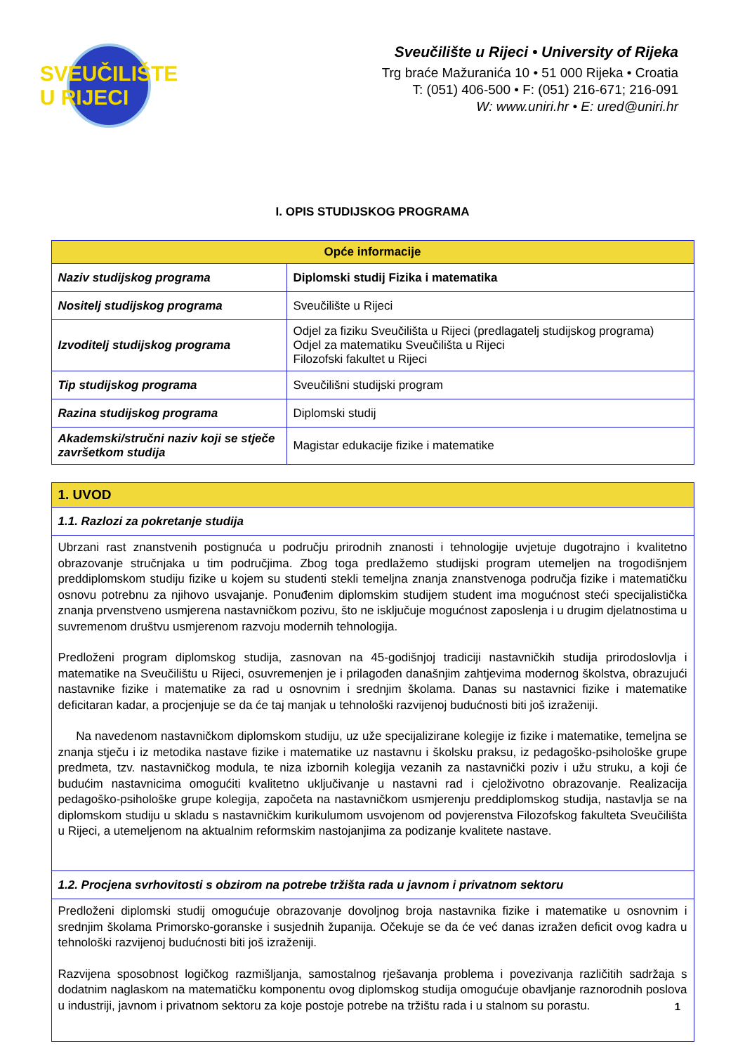SVEUČILIŠTE U RIJECI
Sveučilište u Rijeci • University of Rijeka
Trg braće Mažuranića 10 • 51 000 Rijeka • Croatia
T: (051) 406-500 • F: (051) 216-671; 216-091
W: www.uniri.hr • E: ured@uniri.hr
I. OPIS STUDIJSKOG PROGRAMA
| Opće informacije | |
| --- | --- |
| Naziv studijskog programa | Diplomski studij Fizika i matematika |
| Nositelj studijskog programa | Sveučilište u Rijeci |
| Izvoditelj studijskog programa | Odjel za fiziku Sveučilišta u Rijeci (predlagatelj studijskog programa) Odjel za matematiku Sveučilišta u Rijeci Filozofski fakultet u Rijeci |
| Tip studijskog programa | Sveučilišni studijski program |
| Razina studijskog programa | Diplomski studij |
| Akademski/stručni naziv koji se stječe završetkom studija | Magistar edukacije fizike i matematike |
| 1. UVOD |
| --- |
| 1.1. Razlozi za pokretanje studija |
| Ubrzani rast znanstvenih postignuća u području prirodnih znanosti i tehnologije uvjetuje dugotrajno i kvalitetno obrazovanje stručnjaka u tim područjima. Zbog toga predlažemo studijski program utemeljen na trogodišnjem preddiplomskom studiju fizike u kojem su studenti stekli temeljna znanja znanstvenoga područja fizike i matematičku osnovu potrebnu za njihovo usvajanje. Ponuđenim diplomskim studijem student ima mogućnost steći specijalistička znanja prvenstveno usmjerena nastavničkom pozivu, što ne isključuje mogućnost zaposlenja i u drugim djelatnostima u suvremenom društvu usmjerenom razvoju modernih tehnologija. Predloženi program diplomskog studija, zasnovan na 45-godišnjoj tradiciji nastavničkih studija prirodoslovlja i matematike na Sveučilištu u Rijeci, osuvremenjen je i prilagođen današnjim zahtjevima modernog školstva, obrazujući nastavnike fizike i matematike za rad u osnovnim i srednjim školama. Danas su nastavnici fizike i matematike deficitaran kadar, a procjenjuje se da će taj manjak u tehnološki razvijenoj budućnosti biti još izraženiji. Na navedenom nastavničkom diplomskom studiju, uz uže specijalizirane kolegije iz fizike i matematike, temeljna se znanja stječu i iz metodika nastave fizike i matematike uz nastavnu i školsku praksu, iz pedagoško-psihološke grupe predmeta, tzv. nastavničkog modula, te niza izbornih kolegija vezanih za nastavnički poziv i užu struku, a koji će budućim nastavnicima omogućiti kvalitetno uključivanje u nastavni rad i cjeloživotno obrazovanje. Realizacija pedagoško-psihološke grupe kolegija, započeta na nastavničkom usmjerenju preddiplomskog studija, nastavlja se na diplomskom studiju u skladu s nastavničkim kurikulumom usvojenom od povjerenstva Filozofskog fakulteta Sveučilišta u Rijeci, a utemeljenom na aktualnim reformskim nastojanjima za podizanje kvalitete nastave. |
| 1.2. Procjena svrhovitosti s obzirom na potrebe tržišta rada u javnom i privatnom sektoru |
| Predloženi diplomski studij omogućuje obrazovanje dovoljnog broja nastavnika fizike i matematike u osnovnim i srednjim školama Primorsko-goranske i susjednih županija. Očekuje se da će već danas izražen deficit ovog kadra u tehnološki razvijenoj budućnosti biti još izraženiji. Razvijena sposobnost logičkog razmišljanja, samostalnog rješavanja problema i povezivanja različitih sadržaja s dodatnim naglaskom na matematičku komponentu ovog diplomskog studija omogućuje obavljanje raznorodnih poslova u industriji, javnom i privatnom sektoru za koje postoje potrebe na tržištu rada i u stalnom su porastu. |
1